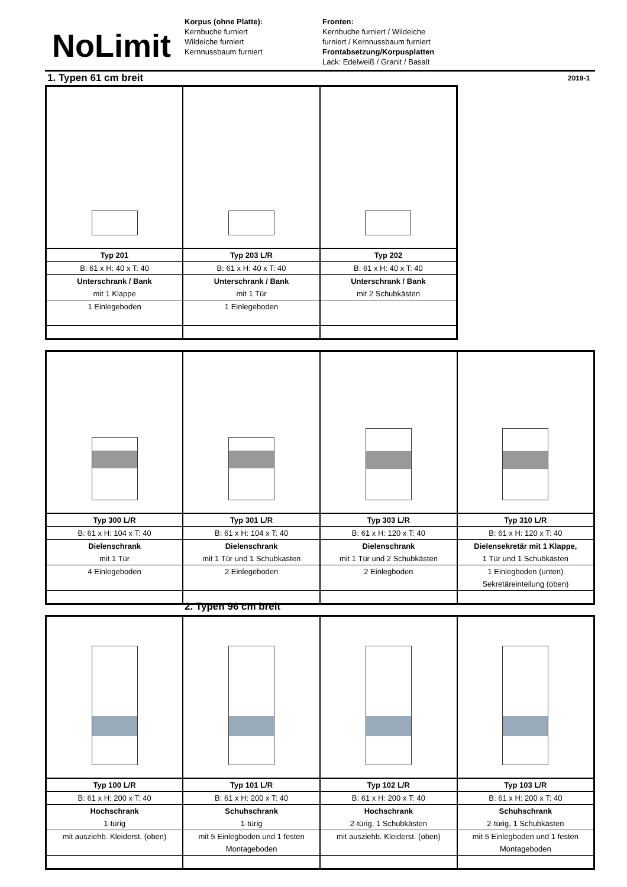NoLimit
Korpus (ohne Platte):
Kernbuche furniert
Wildeiche furniert
Kernnussbaum furniert
Fronten:
Kernbuche furniert / Wildeiche
furniert / Kernnussbaum furniert
Frontabsetzung/Korpusplatten
Lack: Edelweiß / Granit / Basalt
1. Typen 61 cm breit 2019-1
| Typ 201 | Typ 203 L/R | Typ 202 |
| B: 61 x H: 40 x T: 40 | B: 61 x H: 40 x T: 40 | B: 61 x H: 40 x T: 40 |
| Unterschrank / Bank | Unterschrank / Bank | Unterschrank / Bank |
| mit 1 Klappe | mit 1 Tür | mit 2 Schubkästen |
| 1 Einlegeboden | 1 Einlegeboden | |
| Typ 300 L/R | Typ 301 L/R | Typ 303 L/R | Typ 310 L/R |
| B: 61 x H: 104 x T: 40 | B: 61 x H: 104 x T: 40 | B: 61 x H: 120 x T: 40 | B: 61 x H: 120 x T: 40 |
| Dielenschrank | Dielenschrank | Dielenschrank | Dielensekretär mit 1 Klappe, |
| mit 1 Tür | mit 1 Tür und 1 Schubkasten | mit 1 Tür und 2 Schubkästen | 1 Tür und 1 Schubkästen |
| 4 Einlegeboden | 2 Einlegeboden | 2 Einlegboden | 1 Einlegboden (unten) |
| | | | Sekretäreinteilung (oben) |
2. Typen 96 cm breit
| Typ 100 L/R | Typ 101 L/R | Typ 102 L/R | Typ 103 L/R |
| B: 61 x H: 200 x T: 40 | B: 61 x H: 200 x T: 40 | B: 61 x H: 200 x T: 40 | B: 61 x H: 200 x T: 40 |
| Hochschrank | Schuhschrank | Hochschrank | Schuhschrank |
| 1-türig | 1-türig | 2-türig, 1 Schubkästen | 2-türig, 1 Schubkästen |
| mit ausziehb. Kleiderst. (oben) | mit 5 Einlegboden und 1 festen | mit ausziehb. Kleiderst. (oben) | mit 5 Einlegboden und 1 festen |
| | Montageboden | | Montageboden |